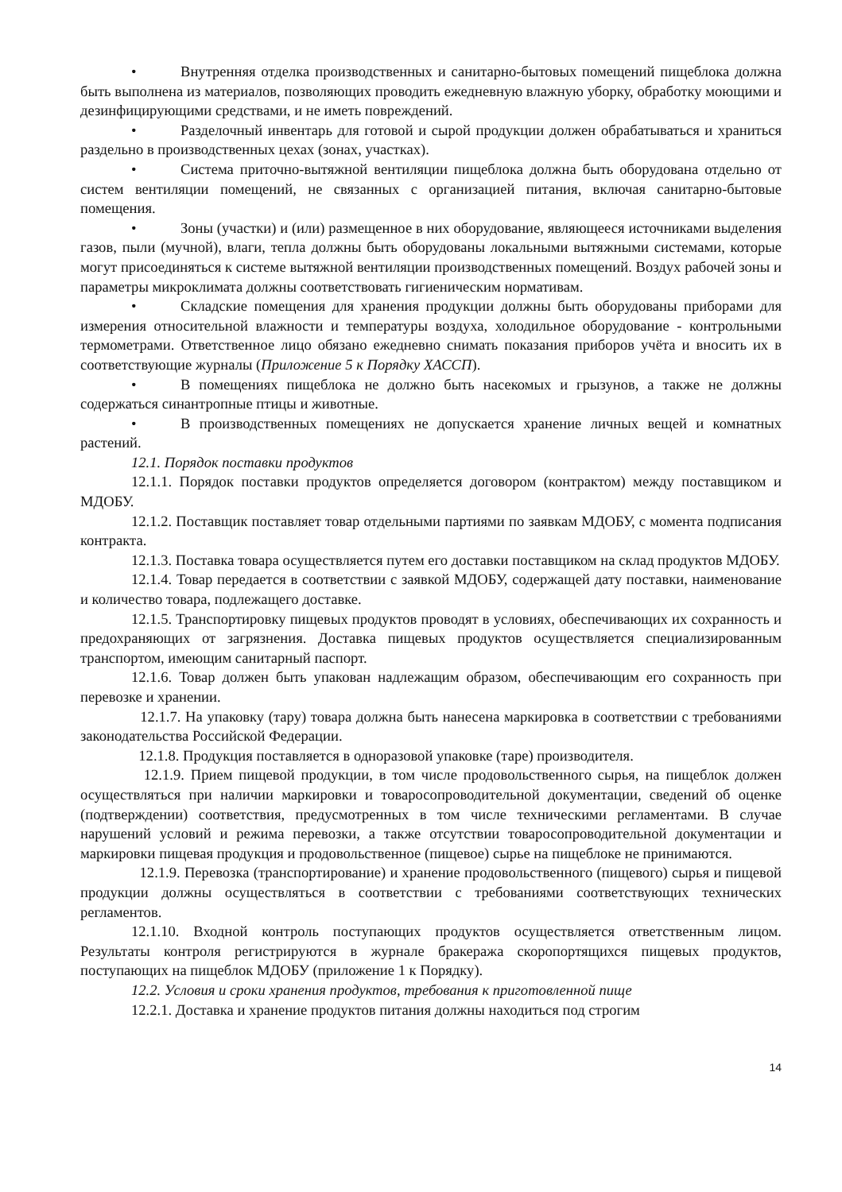• Внутренняя отделка производственных и санитарно-бытовых помещений пищеблока должна быть выполнена из материалов, позволяющих проводить ежедневную влажную уборку, обработку моющими и дезинфицирующими средствами, и не иметь повреждений.
• Разделочный инвентарь для готовой и сырой продукции должен обрабатываться и храниться раздельно в производственных цехах (зонах, участках).
• Система приточно-вытяжной вентиляции пищеблока должна быть оборудована отдельно от систем вентиляции помещений, не связанных с организацией питания, включая санитарно-бытовые помещения.
• Зоны (участки) и (или) размещенное в них оборудование, являющееся источниками выделения газов, пыли (мучной), влаги, тепла должны быть оборудованы локальными вытяжными системами, которые могут присоединяться к системе вытяжной вентиляции производственных помещений. Воздух рабочей зоны и параметры микроклимата должны соответствовать гигиеническим нормативам.
• Складские помещения для хранения продукции должны быть оборудованы приборами для измерения относительной влажности и температуры воздуха, холодильное оборудование - контрольными термометрами. Ответственное лицо обязано ежедневно снимать показания приборов учёта и вносить их в соответствующие журналы (Приложение 5 к Порядку ХАССП).
• В помещениях пищеблока не должно быть насекомых и грызунов, а также не должны содержаться синантропные птицы и животные.
• В производственных помещениях не допускается хранение личных вещей и комнатных растений.
12.1. Порядок поставки продуктов
12.1.1. Порядок поставки продуктов определяется договором (контрактом) между поставщиком и МДОБУ.
12.1.2. Поставщик поставляет товар отдельными партиями по заявкам МДОБУ, с момента подписания контракта.
12.1.3. Поставка товара осуществляется путем его доставки поставщиком на склад продуктов МДОБУ.
12.1.4. Товар передается в соответствии с заявкой МДОБУ, содержащей дату поставки, наименование и количество товара, подлежащего доставке.
12.1.5. Транспортировку пищевых продуктов проводят в условиях, обеспечивающих их сохранность и предохраняющих от загрязнения. Доставка пищевых продуктов осуществляется специализированным транспортом, имеющим санитарный паспорт.
12.1.6. Товар должен быть упакован надлежащим образом, обеспечивающим его сохранность при перевозке и хранении.
12.1.7. На упаковку (тару) товара должна быть нанесена маркировка в соответствии с требованиями законодательства Российской Федерации.
12.1.8. Продукция поставляется в одноразовой упаковке (таре) производителя.
12.1.9. Прием пищевой продукции, в том числе продовольственного сырья, на пищеблок должен осуществляться при наличии маркировки и товаросопроводительной документации, сведений об оценке (подтверждении) соответствия, предусмотренных в том числе техническими регламентами. В случае нарушений условий и режима перевозки, а также отсутствии товаросопроводительной документации и маркировки пищевая продукция и продовольственное (пищевое) сырье на пищеблоке не принимаются.
12.1.9. Перевозка (транспортирование) и хранение продовольственного (пищевого) сырья и пищевой продукции должны осуществляться в соответствии с требованиями соответствующих технических регламентов.
12.1.10. Входной контроль поступающих продуктов осуществляется ответственным лицом. Результаты контроля регистрируются в журнале бракеража скоропортящихся пищевых продуктов, поступающих на пищеблок МДОБУ (приложение 1 к Порядку).
12.2. Условия и сроки хранения продуктов, требования к приготовленной пище
12.2.1. Доставка и хранение продуктов питания должны находиться под строгим
14